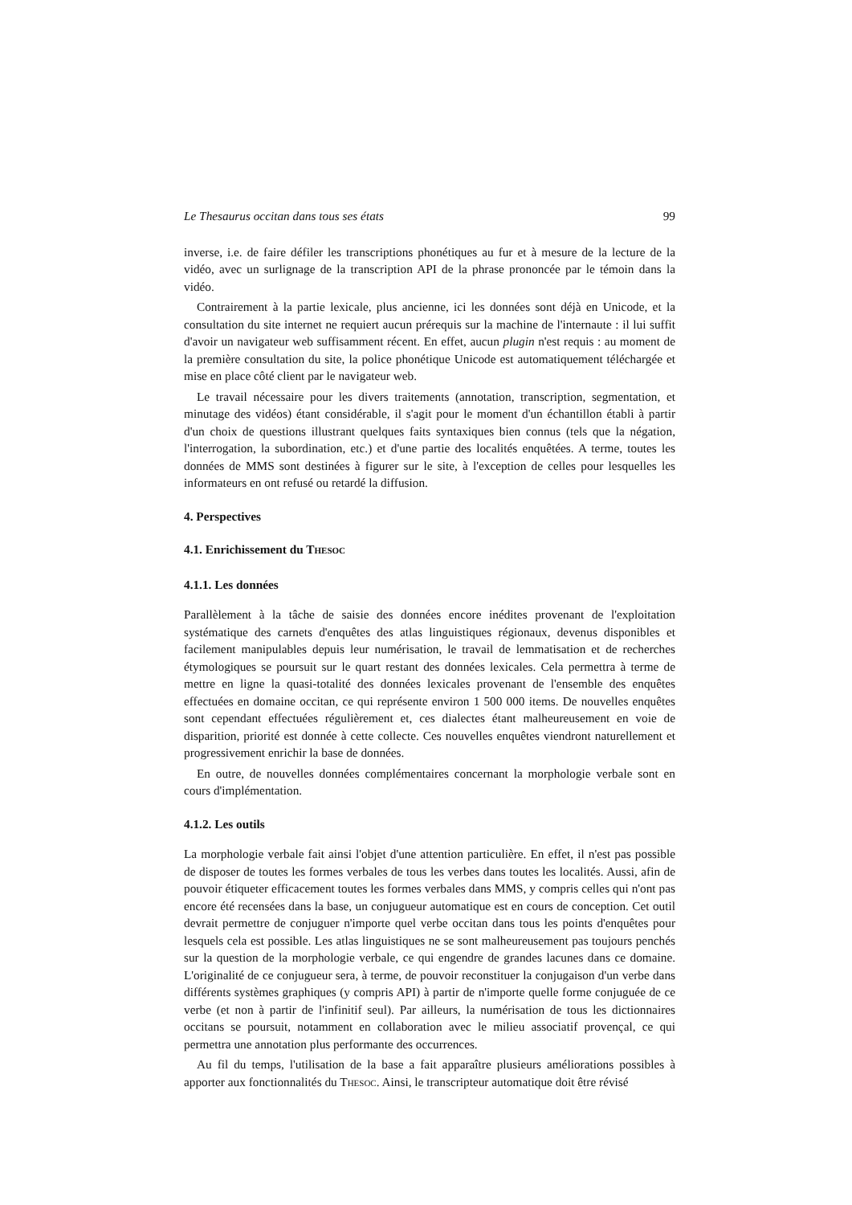Le Thesaurus occitan dans tous ses états 99
inverse, i.e. de faire défiler les transcriptions phonétiques au fur et à mesure de la lecture de la vidéo, avec un surlignage de la transcription API de la phrase prononcée par le témoin dans la vidéo.
Contrairement à la partie lexicale, plus ancienne, ici les données sont déjà en Unicode, et la consultation du site internet ne requiert aucun prérequis sur la machine de l'internaute : il lui suffit d'avoir un navigateur web suffisamment récent. En effet, aucun plugin n'est requis : au moment de la première consultation du site, la police phonétique Unicode est automatiquement téléchargée et mise en place côté client par le navigateur web.
Le travail nécessaire pour les divers traitements (annotation, transcription, segmentation, et minutage des vidéos) étant considérable, il s'agit pour le moment d'un échantillon établi à partir d'un choix de questions illustrant quelques faits syntaxiques bien connus (tels que la négation, l'interrogation, la subordination, etc.) et d'une partie des localités enquêtées. A terme, toutes les données de MMS sont destinées à figurer sur le site, à l'exception de celles pour lesquelles les informateurs en ont refusé ou retardé la diffusion.
4. Perspectives
4.1. Enrichissement du THESOC
4.1.1. Les données
Parallèlement à la tâche de saisie des données encore inédites provenant de l'exploitation systématique des carnets d'enquêtes des atlas linguistiques régionaux, devenus disponibles et facilement manipulables depuis leur numérisation, le travail de lemmatisation et de recherches étymologiques se poursuit sur le quart restant des données lexicales. Cela permettra à terme de mettre en ligne la quasi-totalité des données lexicales provenant de l'ensemble des enquêtes effectuées en domaine occitan, ce qui représente environ 1 500 000 items. De nouvelles enquêtes sont cependant effectuées régulièrement et, ces dialectes étant malheureusement en voie de disparition, priorité est donnée à cette collecte. Ces nouvelles enquêtes viendront naturellement et progressivement enrichir la base de données.
En outre, de nouvelles données complémentaires concernant la morphologie verbale sont en cours d'implémentation.
4.1.2. Les outils
La morphologie verbale fait ainsi l'objet d'une attention particulière. En effet, il n'est pas possible de disposer de toutes les formes verbales de tous les verbes dans toutes les localités. Aussi, afin de pouvoir étiqueter efficacement toutes les formes verbales dans MMS, y compris celles qui n'ont pas encore été recensées dans la base, un conjugueur automatique est en cours de conception. Cet outil devrait permettre de conjuguer n'importe quel verbe occitan dans tous les points d'enquêtes pour lesquels cela est possible. Les atlas linguistiques ne se sont malheureusement pas toujours penchés sur la question de la morphologie verbale, ce qui engendre de grandes lacunes dans ce domaine. L'originalité de ce conjugueur sera, à terme, de pouvoir reconstituer la conjugaison d'un verbe dans différents systèmes graphiques (y compris API) à partir de n'importe quelle forme conjuguée de ce verbe (et non à partir de l'infinitif seul). Par ailleurs, la numérisation de tous les dictionnaires occitans se poursuit, notamment en collaboration avec le milieu associatif provençal, ce qui permettra une annotation plus performante des occurrences.
Au fil du temps, l'utilisation de la base a fait apparaître plusieurs améliorations possibles à apporter aux fonctionnalités du THESOC. Ainsi, le transcripteur automatique doit être révisé